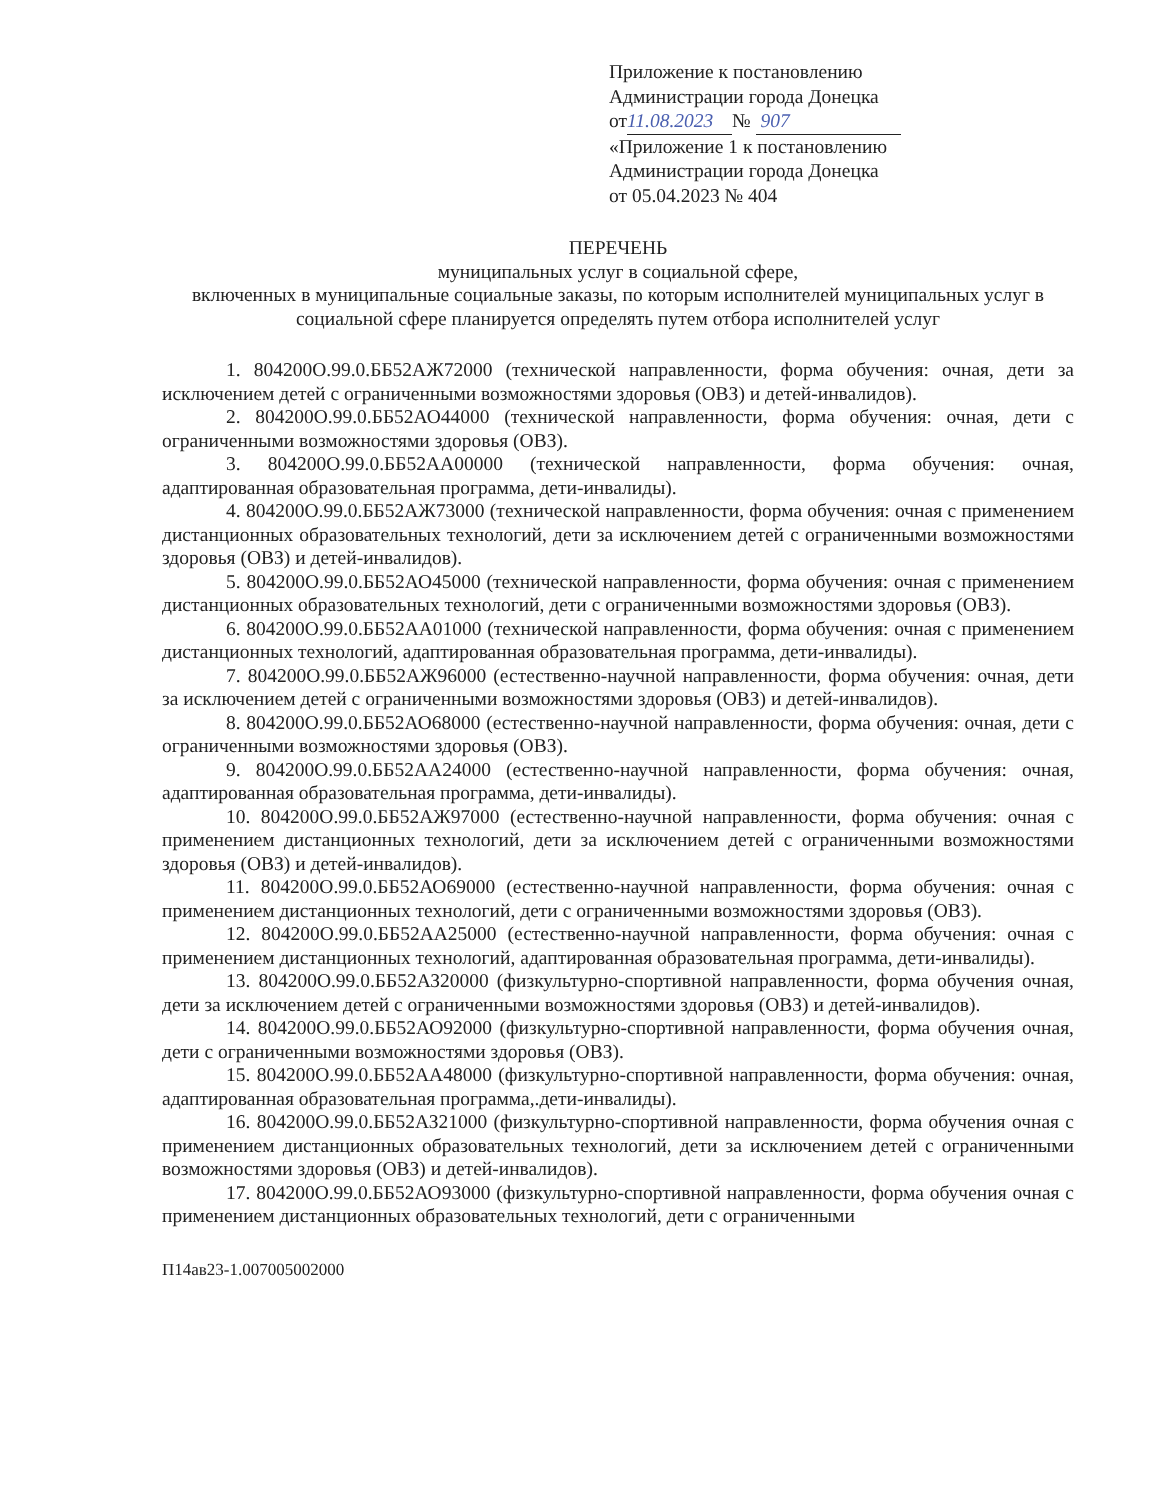Приложение к постановлению
Администрации города Донецка
от 11.08.2023 № 907
«Приложение 1 к постановлению
Администрации города Донецка
от 05.04.2023 № 404
ПЕРЕЧЕНЬ
муниципальных услуг в социальной сфере,
включенных в муниципальные социальные заказы, по которым исполнителей муниципальных услуг в социальной сфере планируется определять путем отбора исполнителей услуг
1. 804200О.99.0.ББ52АЖ72000 (технической направленности, форма обучения: очная, дети за исключением детей с ограниченными возможностями здоровья (ОВЗ) и детей-инвалидов).
2. 804200О.99.0.ББ52АО44000 (технической направленности, форма обучения: очная, дети с ограниченными возможностями здоровья (ОВЗ).
3. 804200О.99.0.ББ52АА00000 (технической направленности, форма обучения: очная, адаптированная образовательная программа, дети-инвалиды).
4. 804200О.99.0.ББ52АЖ73000 (технической направленности, форма обучения: очная с применением дистанционных образовательных технологий, дети за исключением детей с ограниченными возможностями здоровья (ОВЗ) и детей-инвалидов).
5. 804200О.99.0.ББ52АО45000 (технической направленности, форма обучения: очная с применением дистанционных образовательных технологий, дети с ограниченными возможностями здоровья (ОВЗ).
6. 804200О.99.0.ББ52АА01000 (технической направленности, форма обучения: очная с применением дистанционных технологий, адаптированная образовательная программа, дети-инвалиды).
7. 804200О.99.0.ББ52АЖ96000 (естественно-научной направленности, форма обучения: очная, дети за исключением детей с ограниченными возможностями здоровья (ОВЗ) и детей-инвалидов).
8. 804200О.99.0.ББ52АО68000 (естественно-научной направленности, форма обучения: очная, дети с ограниченными возможностями здоровья (ОВЗ).
9. 804200О.99.0.ББ52АА24000 (естественно-научной направленности, форма обучения: очная, адаптированная образовательная программа, дети-инвалиды).
10. 804200О.99.0.ББ52АЖ97000 (естественно-научной направленности, форма обучения: очная с применением дистанционных технологий, дети за исключением детей с ограниченными возможностями здоровья (ОВЗ) и детей-инвалидов).
11. 804200О.99.0.ББ52АО69000 (естественно-научной направленности, форма обучения: очная с применением дистанционных технологий, дети с ограниченными возможностями здоровья (ОВЗ).
12. 804200О.99.0.ББ52АА25000 (естественно-научной направленности, форма обучения: очная с применением дистанционных технологий, адаптированная образовательная программа, дети-инвалиды).
13. 804200О.99.0.ББ52АЗ20000 (физкультурно-спортивной направленности, форма обучения очная, дети за исключением детей с ограниченными возможностями здоровья (ОВЗ) и детей-инвалидов).
14. 804200О.99.0.ББ52АО92000 (физкультурно-спортивной направленности, форма обучения очная, дети с ограниченными возможностями здоровья (ОВЗ).
15. 804200О.99.0.ББ52АА48000 (физкультурно-спортивной направленности, форма обучения: очная, адаптированная образовательная программа,.дети-инвалиды).
16. 804200О.99.0.ББ52АЗ21000 (физкультурно-спортивной направленности, форма обучения очная с применением дистанционных образовательных технологий, дети за исключением детей с ограниченными возможностями здоровья (ОВЗ) и детей-инвалидов).
17. 804200О.99.0.ББ52АО93000 (физкультурно-спортивной направленности, форма обучения очная с применением дистанционных образовательных технологий, дети с ограниченными
П14ав23-1.007005002000